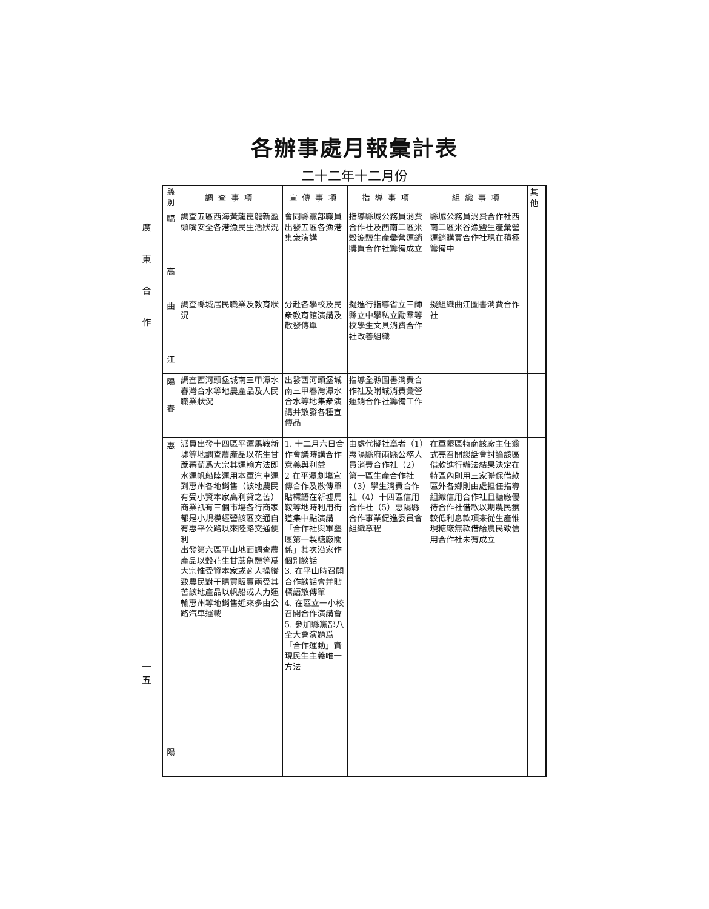各辦事處月報彙計表
二十二年十二月份
廣
東
合
作
| 縣別 | 調查事項 | 宣傳事項 | 指導事項 | 組織事項 | 其 他 |
| --- | --- | --- | --- | --- | --- |
| 臨 高 | 調查五區西海黃龍崑龍新盈頭嘴安全各港漁民生活狀況 | 會同縣黨部職員出發五區各漁港集衆演講 | 指導縣城公務員消費合作社及西南二區米穀漁鹽生產彙營運銷購買合作社籌備成立 | 縣城公務員消費合作社西南二區米谷漁鹽生產彙營運銷購買合作社現在積極籌備中 | |
| 曲 江 | 調查縣城居民職業及教育狀況 | 分赴各學校及民衆教育館演講及散發傳單 | 擬進行指導省立三師縣立中學私立勵羣等校學生文具消費合作社改善組織 | 擬組織曲江圖書消費合作社 | |
| 陽 春 | 調查西河頭堡城南三甲潭水春灣合水等地農產品及人民職業狀況 | 出發西河頭堡城南三甲春灣潭水合水等地集衆演講并散發各種宣傳品 | 指導全縣圖書消費合作社及附城消費彙營運銷合作社籌備工作 | | |
| 惠 陽 | 派員出發十四區平潭馬鞍新墟等地調查農產品以花生甘蔗蕃荀爲大宗其運輸方法即水運帆船陸運用本軍汽車運到惠州各地銷售（該地農民有受小資本家高利貸之苦）商業祇有三個市塲各行商家都是小規模經營該區交通自有惠平公路以來陸路交通便利 出發第六區平山地面調查農產品以穀花生甘蔗魚鹽等爲大宗惟受資本家或商人操縱致農民對于購買販賣兩受其苦該地產品以帆船或人力運輸惠州等地銷售近來多由公路汽車運載 | 1. 十二月六日合作會議時講合作意義與利益 2 在平潭劇塲宣傳合作及散傳單貼標語在新墟馬鞍等地時利用街道集中點演講「合作社與軍墾區第一製糖廠關係」其次沿家作個別談話 3. 在平山時召開合作談話會并貼標語散傳單 4. 在區立一小校召開合作演講會 5. 參加縣黨部八全大會演題爲「合作運動」實現民生主義唯一方法 | 由處代擬社章者（1）惠陽縣府兩縣公務人員消費合作社（2）第一區生產合作社（3）學生消費合作社（4）十四區信用合作社（5）惠陽縣合作事業促進委員會組織章程 | 在軍墾區特商該廠主任翁式亮召開談話會討論該區借款進行辦法結果決定在特區內則用三家聯保借款區外各鄉則由處担任指導組織信用合作社且糖廠優待合作社借款以期農民獲較低利息款項來從生產惟現糖廠無款借給農民致信用合作社未有成立 | |
一
五